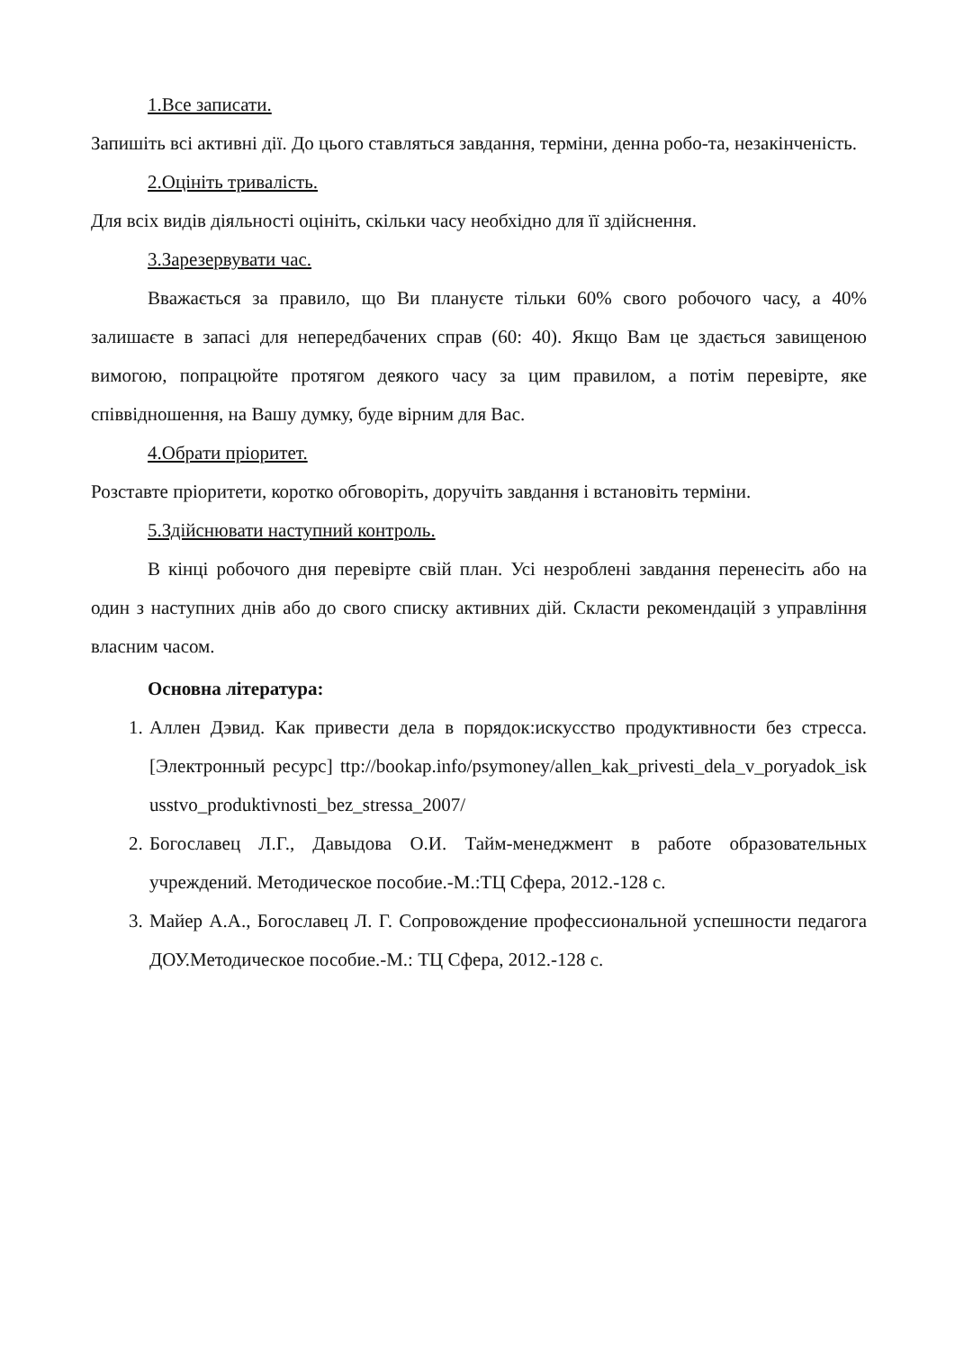1.Все записати.
Запишіть всі активні дії. До цього ставляться завдання, терміни, денна робо-та, незакінченість.
2.Оцініть тривалість.
Для всіх видів діяльності оцініть, скільки часу необхідно для її здійснення.
3.Зарезервувати час.
Вважається за правило, що Ви плануєте тільки 60% свого робочого часу, а 40% залишаєте в запасі для непередбачених справ (60: 40). Якщо Вам це здається завищеною вимогою, попрацюйте протягом деякого часу за цим правилом, а потім перевірте, яке співвідношення, на Вашу думку, буде вірним для Вас.
4.Обрати пріоритет.
Розставте пріоритети, коротко обговоріть, доручіть завдання і встановіть терміни.
5.Здійснювати наступний контроль.
В кінці робочого дня перевірте свій план. Усі незроблені завдання перенесіть або на один з наступних днів або до свого списку активних дій. Скласти рекомендацій з управління власним часом.
Основна література:
1. Аллен Дэвид. Как привести дела в порядок:искусство продуктивности без стресса. [Электронный ресурс] ttp://bookap.info/psymoney/allen_kak_privesti_dela_v_poryadok_iskusstvo_produktivnosti_bez_stressa_2007/
2. Богославец Л.Г., Давыдова О.И. Тайм-менеджмент в работе образовательных учреждений. Методическое пособие.-М.:ТЦ Сфера, 2012.-128 с.
3. Майер А.А., Богославец Л. Г. Сопровождение профессиональной успешности педагога ДОУ.Методическое пособие.-М.: ТЦ Сфера, 2012.-128 с.